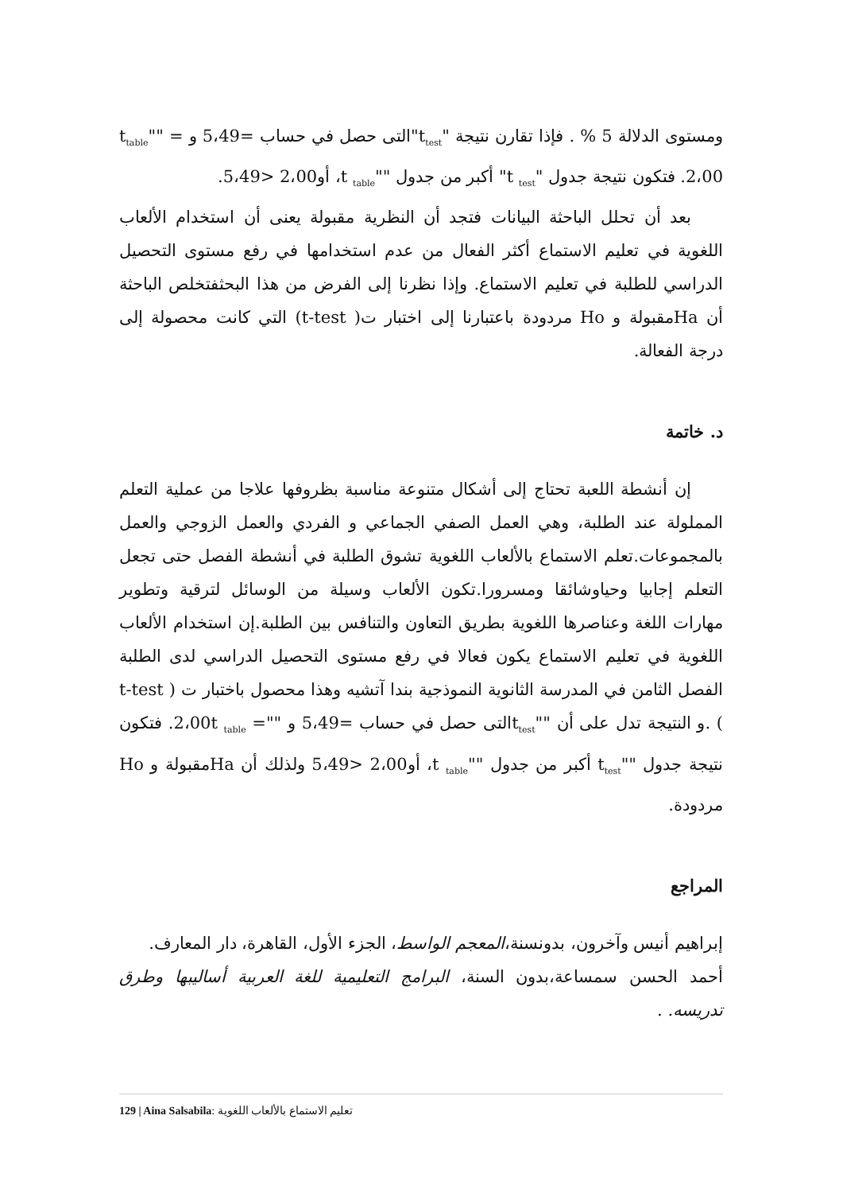ومستوى الدلالة 5 % . فإذا تقارن نتيجة "t<sub>test</sub>"التى حصل في حساب =5،49 و t<sub>table</sub>"" = 2،00. فتكون نتيجة جدول "t <sub>test</sub>" أكبر من جدول ""t <sub>table</sub>، أو2،00 <5،49.
بعد أن تحلل الباحثة البيانات فتجد أن النظرية مقبولة يعنى أن استخدام الألعاب اللغوية في تعليم الاستماع أكثر الفعال من عدم استخدامها في رفع مستوى التحصيل الدراسي للطلبة في تعليم الاستماع. وإذا نظرنا إلى الفرض من هذا البحثفتخلص الباحثة أن Haمقبولة و Ho مردودة باعتبارنا إلى اختبار ت( t-test) التي كانت محصولة إلى درجة الفعالة.
د. خاتمة
إن أنشطة اللعبة تحتاج إلى أشكال متنوعة مناسبة بظروفها علاجا من عملية التعلم المملولة عند الطلبة، وهي العمل الصفي الجماعي و الفردي والعمل الزوجي والعمل بالمجموعات.تعلم الاستماع بالألعاب اللغوية تشوق الطلبة في أنشطة الفصل حتى تجعل التعلم إجابيا وحياوشائقا ومسرورا.تكون الألعاب وسيلة من الوسائل لترقية وتطوير مهارات اللغة وعناصرها اللغوية بطريق التعاون والتنافس بين الطلبة.إن استخدام الألعاب اللغوية في تعليم الاستماع يكون فعالا في رفع مستوى التحصيل الدراسي لدى الطلبة الفصل الثامن في المدرسة الثانوية النموذجية بندا آتشيه وهذا محصول باختبار ت ( t-test ) .و النتيجة تدل على أن ""t<sub>test</sub>التى حصل في حساب =5،49 و ""= 2،00t <sub>table</sub>. فتكون نتيجة جدول ""t<sub>test</sub> أكبر من جدول ""t <sub>table</sub>، أو2،00 <5،49 ولذلك أن Haمقبولة و Ho مردودة.
المراجع
إبراهيم أنيس وآخرون، بدونسنة،المعجم الواسط، الجزء الأول، القاهرة، دار المعارف.
أحمد الحسن سمساعة،بدون السنة، البرامج التعليمية للغة العربية أساليبها وطرق تدريسه. .
129 | Aina Salsabila: تعليم الاستماع بالألعاب اللغوية